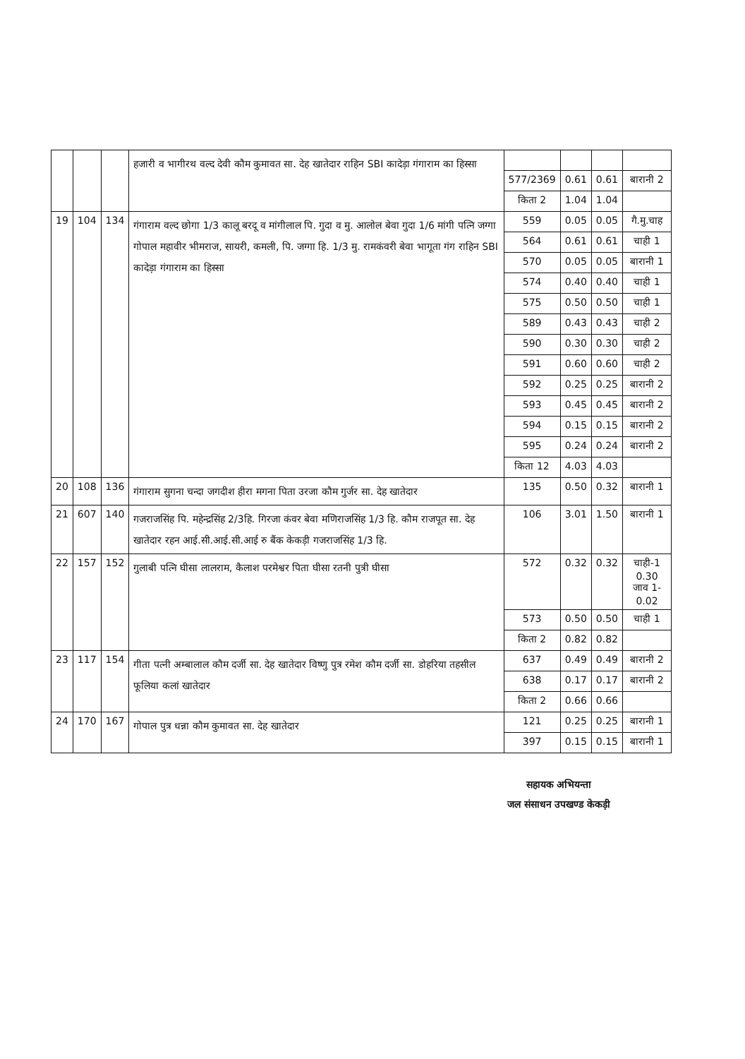| | | | हजारी व भागीरथ वल्द देवी कौम कुमावत सा. देह खातेदार राहिन SBI कादेड़ा गंगाराम का हिस्सा | | | | |
| | | | | 577/2369 | 0.61 | 0.61 | बारानी 2 |
| | | | | किता 2 | 1.04 | 1.04 | |
| 19 | 104 | 134 | गंगाराम वल्द छोगा 1/3 कालू बरदू व मांगीलाल पि. गुदा व मु. आलोल बेवा गुदा 1/6 मांगी पत्नि जग्गा गोपाल महावीर भीमराज, सायरी, कमली, पि. जग्गा हि. 1/3 मु. रामकंवरी बेवा भागूता गंग राहिन SBI कादेड़ा गंगाराम का हिस्सा | 559 | 0.05 | 0.05 | गै.मु.चाह |
| | | | | 564 | 0.61 | 0.61 | चाही 1 |
| | | | | 570 | 0.05 | 0.05 | बारानी 1 |
| | | | | 574 | 0.40 | 0.40 | चाही 1 |
| | | | | 575 | 0.50 | 0.50 | चाही 1 |
| | | | | 589 | 0.43 | 0.43 | चाही 2 |
| | | | | 590 | 0.30 | 0.30 | चाही 2 |
| | | | | 591 | 0.60 | 0.60 | चाही 2 |
| | | | | 592 | 0.25 | 0.25 | बारानी 2 |
| | | | | 593 | 0.45 | 0.45 | बारानी 2 |
| | | | | 594 | 0.15 | 0.15 | बारानी 2 |
| | | | | 595 | 0.24 | 0.24 | बारानी 2 |
| | | | | किता 12 | 4.03 | 4.03 | |
| 20 | 108 | 136 | गंगाराम सुगना चन्दा जगदीश हीरा मगना पिता उरजा कौम गुर्जर सा. देह खातेदार | 135 | 0.50 | 0.32 | बारानी 1 |
| 21 | 607 | 140 | गजराजसिंह पि. महेन्द्रसिंह 2/3हि. गिरजा कंवर बेवा मणिराजसिंह 1/3 हि. कौम राजपूत सा. देह खातेदार रहन आई.सी.आई.सी.आई रु बैंक केकड़ी गजराजसिंह 1/3 हि. | 106 | 3.01 | 1.50 | बारानी 1 |
| 22 | 157 | 152 | गुलाबी पत्नि घीसा लालराम, कैलाश परमेश्वर पिता घीसा रतनी पुत्री घीसा | 572 | 0.32 | 0.32 | चाही-1 0.30 जाव 1-0.02 |
| | | | | 573 | 0.50 | 0.50 | चाही 1 |
| | | | | किता 2 | 0.82 | 0.82 | |
| 23 | 117 | 154 | गीता पत्नी अम्बालाल कौम दर्जी सा. देह खातेदार विष्णु पुत्र रमेश कौम दर्जी सा. डोहरिया तहसील फूलिया कलां खातेदार | 637 | 0.49 | 0.49 | बारानी 2 |
| | | | | 638 | 0.17 | 0.17 | बारानी 2 |
| | | | | किता 2 | 0.66 | 0.66 | |
| 24 | 170 | 167 | गोपाल पुत्र धन्ना कौम कुमावत सा. देह खातेदार | 121 | 0.25 | 0.25 | बारानी 1 |
| | | | | 397 | 0.15 | 0.15 | बारानी 1 |
सहायक अभियन्ता
जल संसाधन उपखण्ड केकड़ी